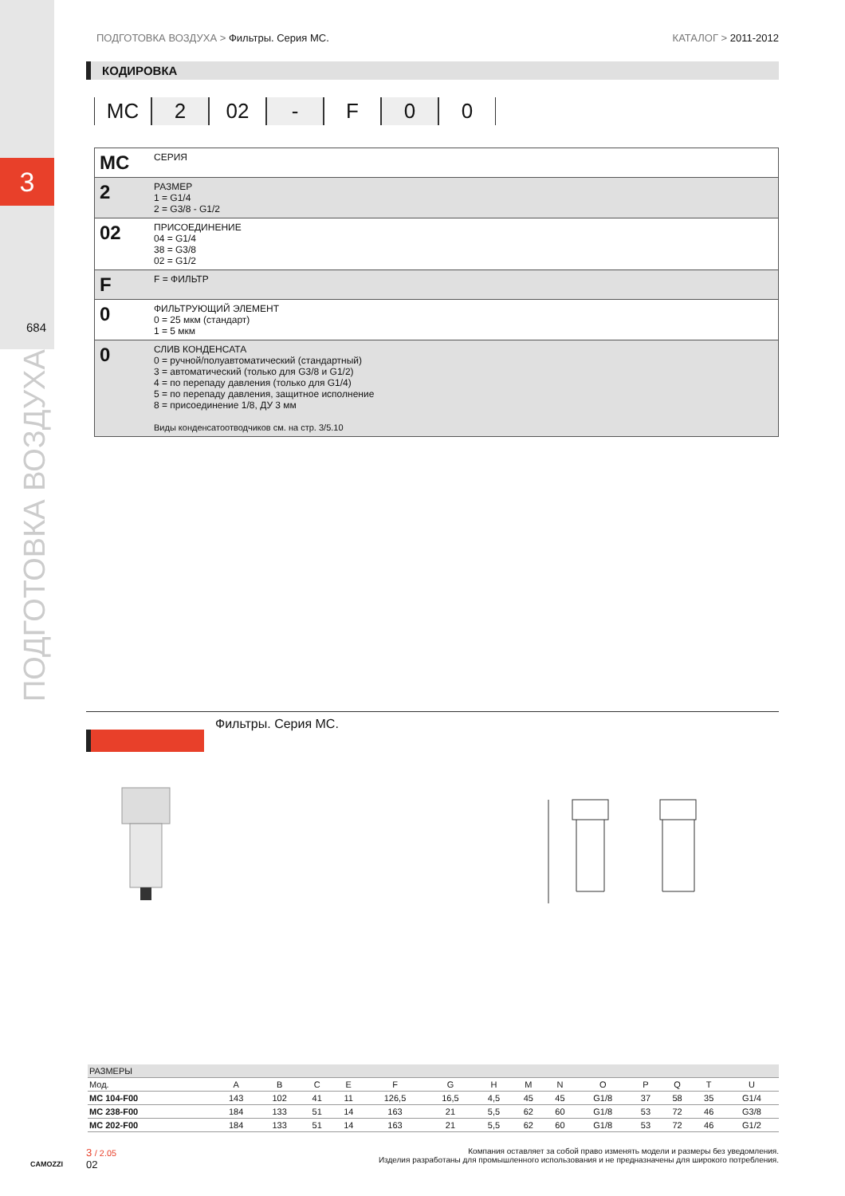3
684
ПОДГОТОВКА ВОЗДУХА
ПОДГОТОВКА ВОЗДУХА > Фильтры. Серия MC. КАТАЛОГ > 2011-2012
КОДИРОВКА
MC 2 02 - F 0 0
| MC | СЕРИЯ |
| 2 | РАЗМЕР 1 = G1/4 2 = G3/8 - G1/2 |
| 02 | ПРИСОЕДИНЕНИЕ 04 = G1/4 38 = G3/8 02 = G1/2 |
| F | F = ФИЛЬТР |
| 0 | ФИЛЬТРУЮЩИЙ ЭЛЕМЕНТ 0 = 25 мкм (стандарт) 1 = 5 мкм |
| 0 | СЛИВ КОНДЕНСАТА 0 = ручной/полуавтоматический (стандартный) 3 = автоматический (только для G3/8 и G1/2) 4 = по перепаду давления (только для G1/4) 5 = по перепаду давления, защитное исполнение 8 = присоединение 1/8, ДУ 3 мм Виды конденсатоотводчиков см. на стр. 3/5.10 |
Фильтры. Серия MC.
| РАЗМЕРЫ | | | | | | | | | | | | | | |
| --- | --- | --- | --- | --- | --- | --- | --- | --- | --- | --- | --- | --- | --- | --- |
| Мод. | A | B | C | E | F | G | H | M | N | O | P | Q | T | U |
| MC 104-F00 | 143 | 102 | 41 | 11 | 126,5 | 16,5 | 4,5 | 45 | 45 | G1/8 | 37 | 58 | 35 | G1/4 |
| MC 238-F00 | 184 | 133 | 51 | 14 | 163 | 21 | 5,5 | 62 | 60 | G1/8 | 53 | 72 | 46 | G3/8 |
| MC 202-F00 | 184 | 133 | 51 | 14 | 163 | 21 | 5,5 | 62 | 60 | G1/8 | 53 | 72 | 46 | G1/2 |
CAMOZZI
3 / 2.05
02
Компания оставляет за собой право изменять модели и размеры без уведомления.
Изделия разработаны для промышленного использования и не предназначены для широкого потребления.